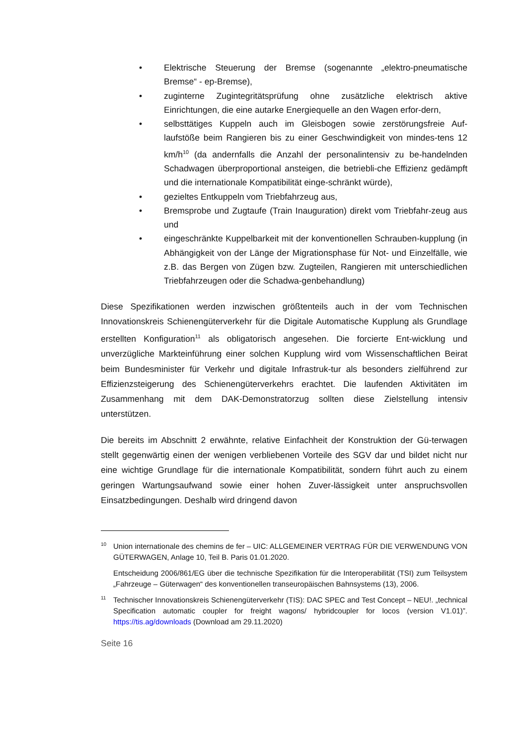• Elektrische Steuerung der Bremse (sogenannte „elektro-pneumatische Bremse“ - ep-Bremse),
• zuginterne Zugintegritätsprüfung ohne zusätzliche elektrisch aktive Einrichtungen, die eine autarke Energiequelle an den Wagen erfor-dern,
• selbsttätiges Kuppeln auch im Gleisbogen sowie zerstörungsfreie Auf-laufstöße beim Rangieren bis zu einer Geschwindigkeit von mindes-tens 12 km/h<sup>10</sup> (da andernfalls die Anzahl der personalintensiv zu be-handelnden Schadwagen überproportional ansteigen, die betriebli-che Effizienz gedämpft und die internationale Kompatibilität einge-schränkt würde),
• gezieltes Entkuppeln vom Triebfahrzeug aus,
• Bremsprobe und Zugtaufe (Train Inauguration) direkt vom Triebfahr-zeug aus und
• eingeschränkte Kuppelbarkeit mit der konventionellen Schrauben-kupplung (in Abhängigkeit von der Länge der Migrationsphase für Not- und Einzelfälle, wie z.B. das Bergen von Zügen bzw. Zugteilen, Rangieren mit unterschiedlichen Triebfahrzeugen oder die Schadwa-genbehandlung)
Diese Spezifikationen werden inzwischen größtenteils auch in der vom Technischen Innovationskreis Schienengüterverkehr für die Digitale Automatische Kupplung als Grundlage erstellten Konfiguration<sup>11</sup> als obligatorisch angesehen. Die forcierte Ent-wicklung und unverzügliche Markteinführung einer solchen Kupplung wird vom Wissenschaftlichen Beirat beim Bundesminister für Verkehr und digitale Infrastruk-tur als besonders zielführend zur Effizienzsteigerung des Schienengüterverkehrs erachtet. Die laufenden Aktivitäten im Zusammenhang mit dem DAK-Demonstratorzug sollten diese Zielstellung intensiv unterstützen.
Die bereits im Abschnitt 2 erwähnte, relative Einfachheit der Konstruktion der Gü-terwagen stellt gegenwärtig einen der wenigen verbliebenen Vorteile des SGV dar und bildet nicht nur eine wichtige Grundlage für die internationale Kompatibilität, sondern führt auch zu einem geringen Wartungsaufwand sowie einer hohen Zuver-lässigkeit unter anspruchsvollen Einsatzbedingungen. Deshalb wird dringend davon
10
Union internationale des chemins de fer – UIC: ALLGEMEINER VERTRAG FÜR DIE VERWENDUNG VON GÜTERWAGEN, Anlage 10, Teil B. Paris 01.01.2020.
Entscheidung 2006/861/EG über die technische Spezifikation für die Interoperabilität (TSI) zum Teilsystem „Fahrzeuge – Güterwagen“ des konventionellen transeuropäischen Bahnsystems (13), 2006.
11
Technischer Innovationskreis Schienengüterverkehr (TIS): DAC SPEC and Test Concept – NEU!. „technical Specification automatic coupler for freight wagons/ hybridcoupler for locos (version V1.01)”. https://tis.ag/downloads (Download am 29.11.2020)
Seite 16